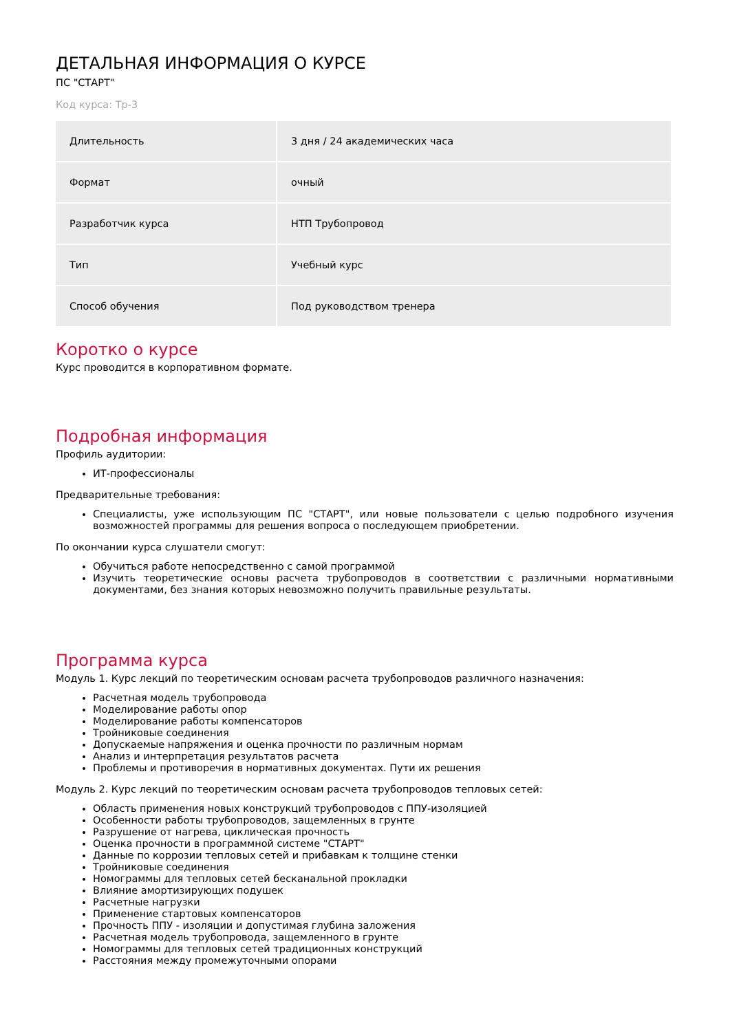ДЕТАЛЬНАЯ ИНФОРМАЦИЯ О КУРСЕ
ПС "СТАРТ"
Код курса: Тр-3
| Длительность | 3 дня / 24 академических часа |
| Формат | очный |
| Разработчик курса | НТП Трубопровод |
| Тип | Учебный курс |
| Способ обучения | Под руководством тренера |
Коротко о курсе
Курс проводится в корпоративном формате.
Подробная информация
Профиль аудитории:
ИТ-профессионалы
Предварительные требования:
Специалисты, уже использующим ПС "СТАРТ", или новые пользователи с целью подробного изучения возможностей программы для решения вопроса о последующем приобретении.
По окончании курса слушатели смогут:
Обучиться работе непосредственно с самой программой
Изучить теоретические основы расчета трубопроводов в соответствии с различными нормативными документами, без знания которых невозможно получить правильные результаты.
Программа курса
Модуль 1. Курс лекций по теоретическим основам расчета трубопроводов различного назначения:
Расчетная модель трубопровода
Моделирование работы опор
Моделирование работы компенсаторов
Тройниковые соединения
Допускаемые напряжения и оценка прочности по различным нормам
Анализ и интерпретация результатов расчета
Проблемы и противоречия в нормативных документах. Пути их решения
Модуль 2. Курс лекций по теоретическим основам расчета трубопроводов тепловых сетей:
Область применения новых конструкций трубопроводов с ППУ-изоляцией
Особенности работы трубопроводов, защемленных в грунте
Разрушение от нагрева, циклическая прочность
Оценка прочности в программной системе "СТАРТ"
Данные по коррозии тепловых сетей и прибавкам к толщине стенки
Тройниковые соединения
Номограммы для тепловых сетей бесканальной прокладки
Влияние амортизирующих подушек
Расчетные нагрузки
Применение стартовых компенсаторов
Прочность ППУ - изоляции и допустимая глубина заложения
Расчетная модель трубопровода, защемленного в грунте
Номограммы для тепловых сетей традиционных конструкций
Расстояния между промежуточными опорами